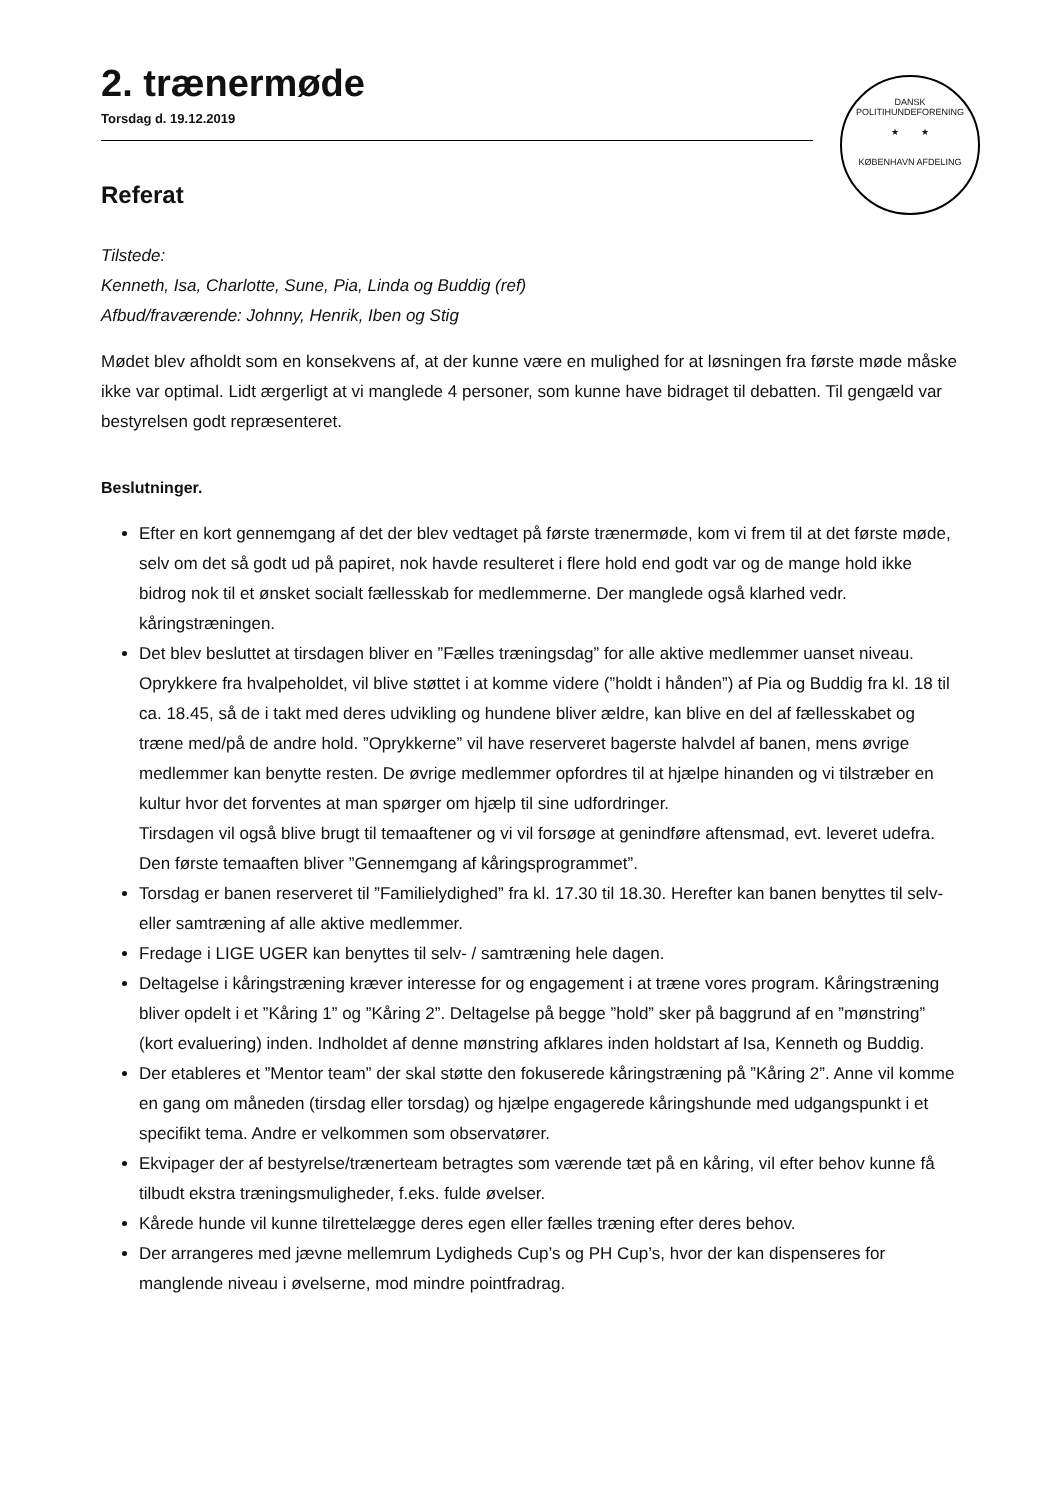DANSK POLITIHUNDEFORENING
★ ★
KØBENHAVN AFDELING
2. trænermøde
Torsdag d. 19.12.2019
Referat
Tilstede:
Kenneth, Isa, Charlotte, Sune, Pia, Linda og Buddig (ref)
Afbud/fraværende: Johnny, Henrik, Iben og Stig
Mødet blev afholdt som en konsekvens af, at der kunne være en mulighed for at løsningen fra første møde måske ikke var optimal. Lidt ærgerligt at vi manglede 4 personer, som kunne have bidraget til debatten. Til gengæld var bestyrelsen godt repræsenteret.
Beslutninger.
Efter en kort gennemgang af det der blev vedtaget på første trænermøde, kom vi frem til at det første møde, selv om det så godt ud på papiret, nok havde resulteret i flere hold end godt var og de mange hold ikke bidrog nok til et ønsket socialt fællesskab for medlemmerne. Der manglede også klarhed vedr. kåringstræningen.
Det blev besluttet at tirsdagen bliver en ”Fælles træningsdag” for alle aktive medlemmer uanset niveau. Oprykkere fra hvalpeholdet, vil blive støttet i at komme videre (”holdt i hånden”) af Pia og Buddig fra kl. 18 til ca. 18.45, så de i takt med deres udvikling og hundene bliver ældre, kan blive en del af fællesskabet og træne med/på de andre hold. ”Oprykkerne” vil have reserveret bagerste halvdel af banen, mens øvrige medlemmer kan benytte resten. De øvrige medlemmer opfordres til at hjælpe hinanden og vi tilstræber en kultur hvor det forventes at man spørger om hjælp til sine udfordringer.
Tirsdagen vil også blive brugt til temaaftener og vi vil forsøge at genindføre aftensmad, evt. leveret udefra. Den første temaaften bliver ”Gennemgang af kåringsprogrammet”.
Torsdag er banen reserveret til ”Familielydighed” fra kl. 17.30 til 18.30. Herefter kan banen benyttes til selv- eller samtræning af alle aktive medlemmer.
Fredage i LIGE UGER kan benyttes til selv- / samtræning hele dagen.
Deltagelse i kåringstræning kræver interesse for og engagement i at træne vores program. Kåringstræning bliver opdelt i et ”Kåring 1” og ”Kåring 2”. Deltagelse på begge ”hold” sker på baggrund af en ”mønstring” (kort evaluering) inden. Indholdet af denne mønstring afklares inden holdstart af Isa, Kenneth og Buddig.
Der etableres et ”Mentor team” der skal støtte den fokuserede kåringstræning på ”Kåring 2”. Anne vil komme en gang om måneden (tirsdag eller torsdag) og hjælpe engagerede kåringshunde med udgangspunkt i et specifikt tema. Andre er velkommen som observatører.
Ekvipager der af bestyrelse/trænerteam betragtes som værende tæt på en kåring, vil efter behov kunne få tilbudt ekstra træningsmuligheder, f.eks. fulde øvelser.
Kårede hunde vil kunne tilrettelægge deres egen eller fælles træning efter deres behov.
Der arrangeres med jævne mellemrum Lydigheds Cup’s og PH Cup’s, hvor der kan dispenseres for manglende niveau i øvelserne, mod mindre pointfradrag.